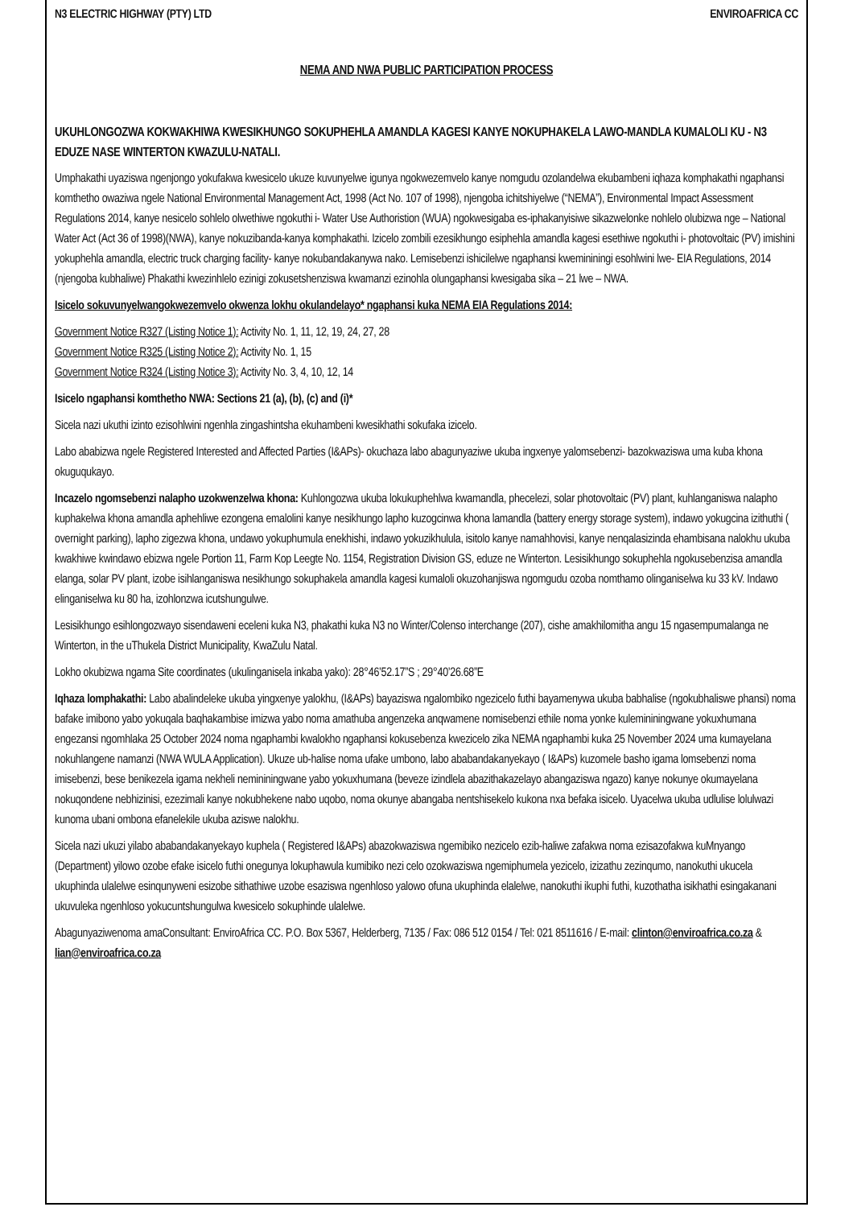N3 ELECTRIC HIGHWAY (PTY) LTD ENVIROAFRICA CC
NEMA AND NWA PUBLIC PARTICIPATION PROCESS
UKUHLONGOZWA KOKWAKHIWA KWESIKHUNGO SOKUPHEHLA AMANDLA KAGESI KANYE NOKUPHAKELA LAWO-MANDLA KUMALOLI KU - N3 EDUZE NASE WINTERTON KWAZULU-NATALI.
Umphakathi uyaziswa ngenjongo yokufakwa kwesicelo ukuze kuvunyelwe igunya ngokwezemvelo kanye nomgudu ozolandelwa ekubambeni iqhaza komphakathi ngaphansi komthetho owaziwa ngele National Environmental Management Act, 1998 (Act No. 107 of 1998), njengoba ichitshiyelwe (“NEMA”), Environmental Impact Assessment Regulations 2014, kanye nesicelo sohlelo olwethiwe ngokuthi i- Water Use Authoristion (WUA) ngokwesigaba es-iphakanyisiwe sikazwelonke nohlelo olubizwa nge – National Water Act (Act 36 of 1998)(NWA), kanye nokuzibanda-kanya komphakathi. Izicelo zombili ezesikhungo esiphehla amandla kagesi esethiwe ngokuthi i- photovoltaic (PV) imishini yokuphehla amandla, electric truck charging facility- kanye nokubandakanywa nako. Lemisebenzi ishicilelwe ngaphansi kwemininingi esohlwini lwe- EIA Regulations, 2014 (njengoba kubhaliwe) Phakathi kwezinhlelo ezinigi zokusetshenziswa kwamanzi ezinohla olungaphansi kwesigaba sika – 21 lwe – NWA.
Isicelo sokuvunyelwangokwezemvelo okwenza lokhu okulandelayo* ngaphansi kuka NEMA EIA Regulations 2014:
Government Notice R327 (Listing Notice 1): Activity No. 1, 11, 12, 19, 24, 27, 28
Government Notice R325 (Listing Notice 2): Activity No. 1, 15
Government Notice R324 (Listing Notice 3): Activity No. 3, 4, 10, 12, 14
Isicelo ngaphansi komthetho NWA: Sections 21 (a), (b), (c) and (i)*
Sicela nazi ukuthi izinto ezisohlwini ngenhla zingashintsha ekuhambeni kwesikhathi sokufaka izicelo.
Labo ababizwa ngele Registered Interested and Affected Parties (I&APs)- okuchaza labo abagunyaziwe ukuba ingxenye yalomsebenzi- bazokwaziswa uma kuba khona okuguqukayo.
Incazelo ngomsebenzi nalapho uzokwenzelwa khona: Kuhlongozwa ukuba lokukuphehlwa kwamandla, phecelezi, solar photovoltaic (PV) plant, kuhlanganiswa nalapho kuphakelwa khona amandla aphehliwe ezongena emalolini kanye nesikhungo lapho kuzogcinwa khona lamandla (battery energy storage system), indawo yokugcina izithuthi ( overnight parking), lapho zigezwa khona, undawo yokuphumula enekhishi, indawo yokuzikhulula, isitolo kanye namahhovisi, kanye nenqalasizinda ehambisana nalokhu ukuba kwakhiwe kwindawo ebizwa ngele Portion 11, Farm Kop Leegte No. 1154, Registration Division GS, eduze ne Winterton. Lesisikhungo sokuphehla ngokusebenzisa amandla elanga, solar PV plant, izobe isihlanganiswa nesikhungo sokuphakela amandla kagesi kumaloli okuzohanjiswa ngomgudu ozoba nomthamo olinganiselwa ku 33 kV. Indawo elinganiselwa ku 80 ha, izohlonzwa icutshungulwe.
Lesisikhungo esihlongozwayo sisendaweni eceleni kuka N3, phakathi kuka N3 no Winter/Colenso interchange (207), cishe amakhilomitha angu 15 ngasempumalanga ne Winterton, in the uThukela District Municipality, KwaZulu Natal.
Lokho okubizwa ngama Site coordinates (ukulinganisela inkaba yako): 28°46’52.17”S ; 29°40’26.68”E
Iqhaza lomphakathi: Labo abalindeleke ukuba yingxenye yalokhu, (I&APs) bayaziswa ngalombiko ngezicelo futhi bayamenywa ukuba babhalise (ngokubhaliswe phansi) noma bafake imibono yabo yokuqala baqhakambise imizwa yabo noma amathuba angenzeka anqwamene nomisebenzi ethile noma yonke kulemininingwane yokuxhumana engezansi ngomhlaka 25 October 2024 noma ngaphambi kwalokho ngaphansi kokusebenza kwezicelo zika NEMA ngaphambi kuka 25 November 2024 uma kumayelana nokuhlangene namanzi (NWA WULA Application). Ukuze ub-halise noma ufake umbono, labo ababandakanyekayo ( I&APs) kuzomele basho igama lomsebenzi noma imisebenzi, bese benikezela igama nekheli nemininingwane yabo yokuxhumana (beveze izindlela abazithakazelayo abangaziswa ngazo) kanye nokunye okumayelana nokuqondene nebhizinisi, ezezimali kanye nokubhekene nabo uqobo, noma okunye abangaba nentshisekelo kukona nxa befaka isicelo. Uyacelwa ukuba udlulise lolulwazi kunoma ubani ombona efanelekile ukuba aziswe nalokhu.
Sicela nazi ukuzi yilabo ababandakanyekayo kuphela ( Registered I&APs) abazokwaziswa ngemibiko nezicelo ezib-haliwe zafakwa noma ezisazofakwa kuMnyango (Department) yilowo ozobe efake isicelo futhi onegunya lokuphawula kumibiko nezi celo ozokwaziswa ngemiphumela yezicelo, izizathu zezinqumo, nanokuthi ukucela ukuphinda ulalelwe esinqunyweni esizobe sithathiwe uzobe esaziswa ngenhloso yalowo ofuna ukuphinda elalelwe, nanokuthi ikuphi futhi, kuzothatha isikhathi esingakanani ukuvuleka ngenhloso yokucuntshungulwa kwesicelo sokuphinde ulalelwe.
Abagunyaziwenoma amaConsultant: EnviroAfrica CC. P.O. Box 5367, Helderberg, 7135 / Fax: 086 512 0154 / Tel: 021 8511616 / E-mail: clinton@enviroafrica.co.za & lian@enviroafrica.co.za